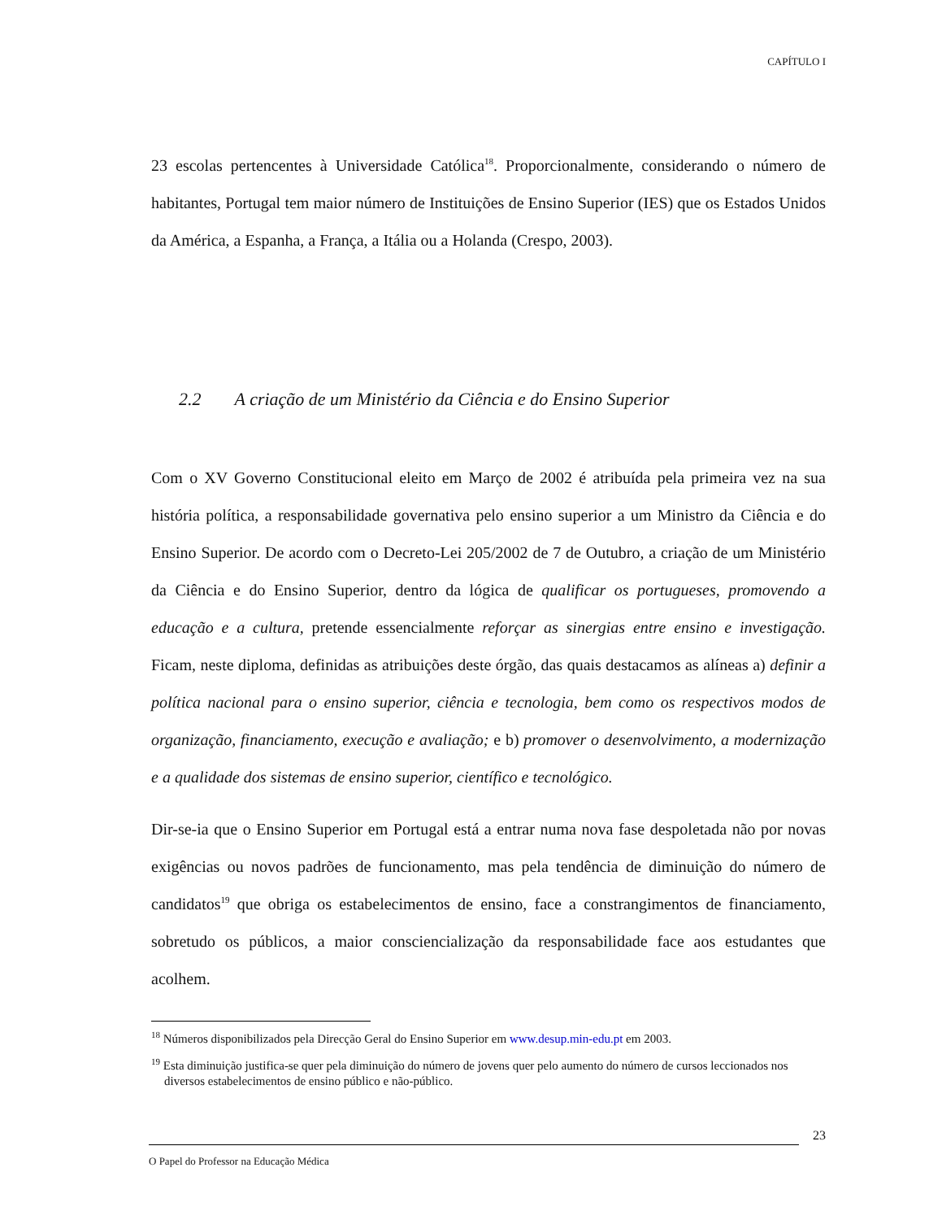CAPÍTULO I
23 escolas pertencentes à Universidade Católica<sup>18</sup>. Proporcionalmente, considerando o número de habitantes, Portugal tem maior número de Instituições de Ensino Superior (IES) que os Estados Unidos da América, a Espanha, a França, a Itália ou a Holanda (Crespo, 2003).
2.2 A criação de um Ministério da Ciência e do Ensino Superior
Com o XV Governo Constitucional eleito em Março de 2002 é atribuída pela primeira vez na sua história política, a responsabilidade governativa pelo ensino superior a um Ministro da Ciência e do Ensino Superior. De acordo com o Decreto-Lei 205/2002 de 7 de Outubro, a criação de um Ministério da Ciência e do Ensino Superior, dentro da lógica de qualificar os portugueses, promovendo a educação e a cultura, pretende essencialmente reforçar as sinergias entre ensino e investigação. Ficam, neste diploma, definidas as atribuições deste órgão, das quais destacamos as alíneas a) definir a política nacional para o ensino superior, ciência e tecnologia, bem como os respectivos modos de organização, financiamento, execução e avaliação; e b) promover o desenvolvimento, a modernização e a qualidade dos sistemas de ensino superior, científico e tecnológico.
Dir-se-ia que o Ensino Superior em Portugal está a entrar numa nova fase despoletada não por novas exigências ou novos padrões de funcionamento, mas pela tendência de diminuição do número de candidatos<sup>19</sup> que obriga os estabelecimentos de ensino, face a constrangimentos de financiamento, sobretudo os públicos, a maior consciencialização da responsabilidade face aos estudantes que acolhem.
<sup>18</sup> Números disponibilizados pela Direcção Geral do Ensino Superior em www.desup.min-edu.pt em 2003.
<sup>19</sup> Esta diminuição justifica-se quer pela diminuição do número de jovens quer pelo aumento do número de cursos leccionados nos diversos estabelecimentos de ensino público e não-público.
23
O Papel do Professor na Educação Médica